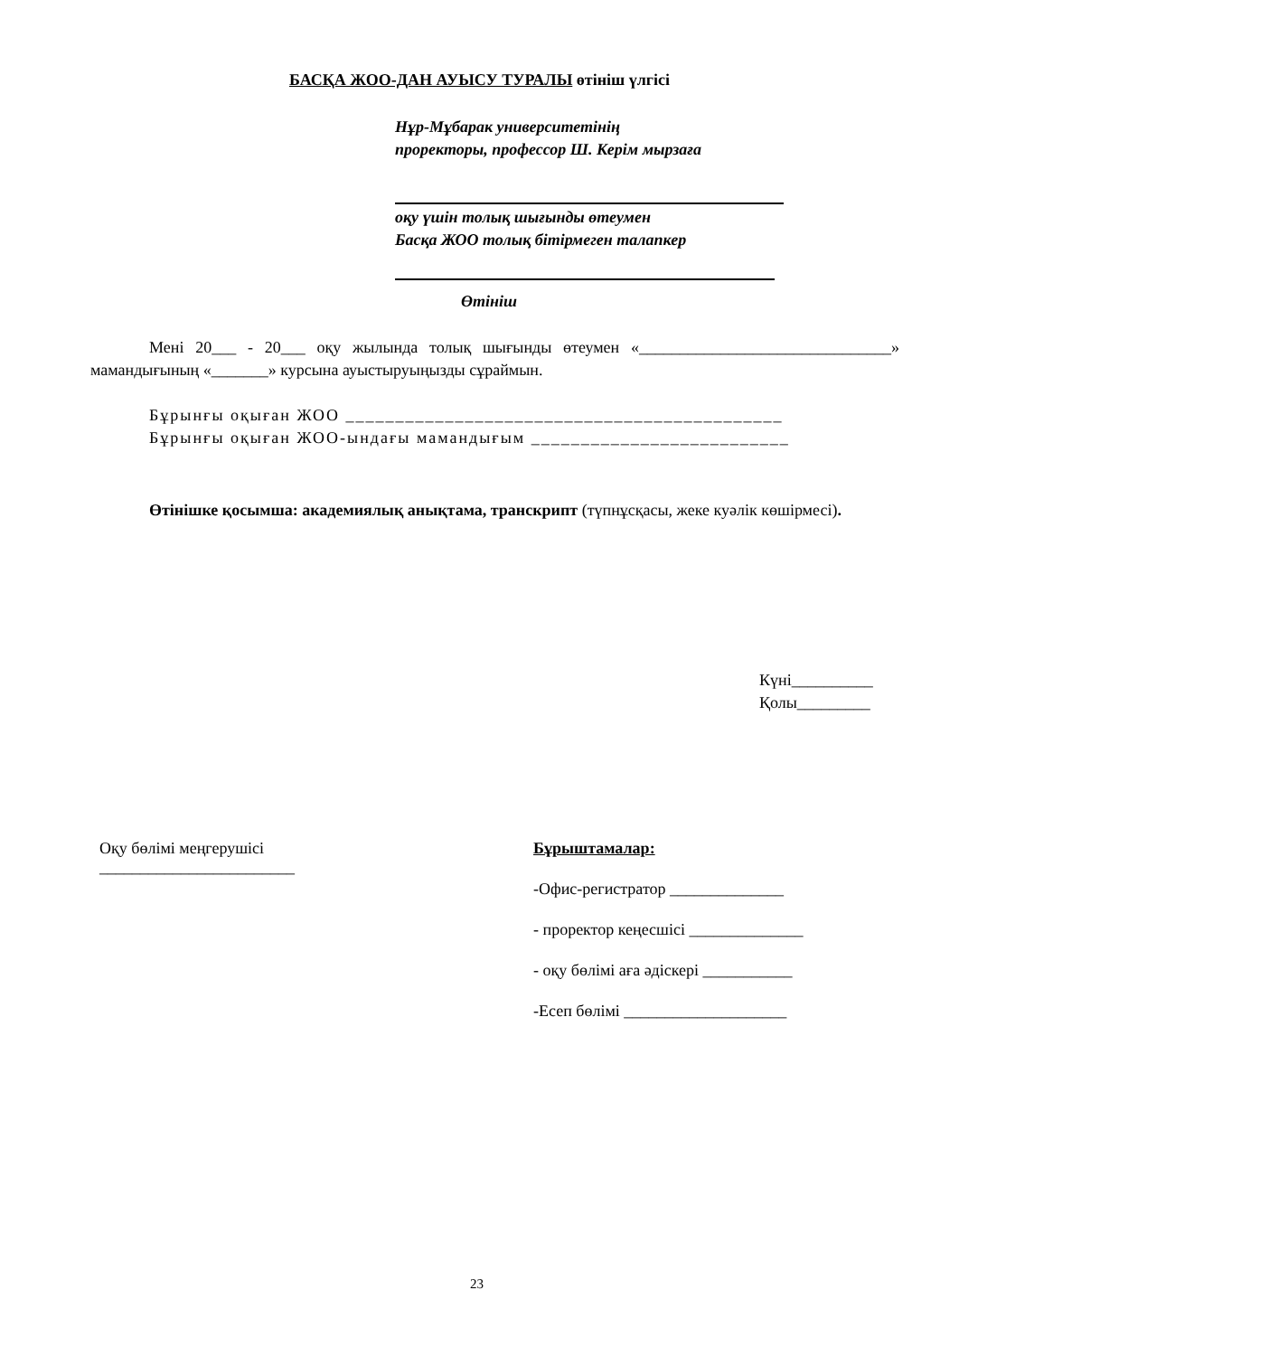БАСҚА ЖОО-ДАН АУЫСУ ТУРАЛЫ өтініш үлгісі
Нұр-Мұбарак университетінің
проректоры, профессор Ш. Керім мырзаға
оқу үшін толық шығынды өтеумен
Басқа ЖОО толық бітірмеген талапкер
Өтініш
Мені 20___ - 20___ оқу жылында толық шығынды өтеумен «_______________________________» мамандығының «_______» курсына ауыстыруыңызды сұраймын.
Бұрынғы оқыған ЖОО ____________________________________________
Бұрынғы оқыған ЖОО-ындағы мамандығым __________________________
Өтінішке қосымша: академиялық анықтама, транскрипт (түпнұсқасы, жеке куәлік көшірмесі).
Күні__________
Қолы_________
Оқу бөлімі меңгерушісі
________________________
Бұрыштамалар:
-Офис-регистратор ______________
- проректор кеңесшісі ______________
- оқу бөлімі аға әдіскері ___________
-Есеп бөлімі ____________________
23